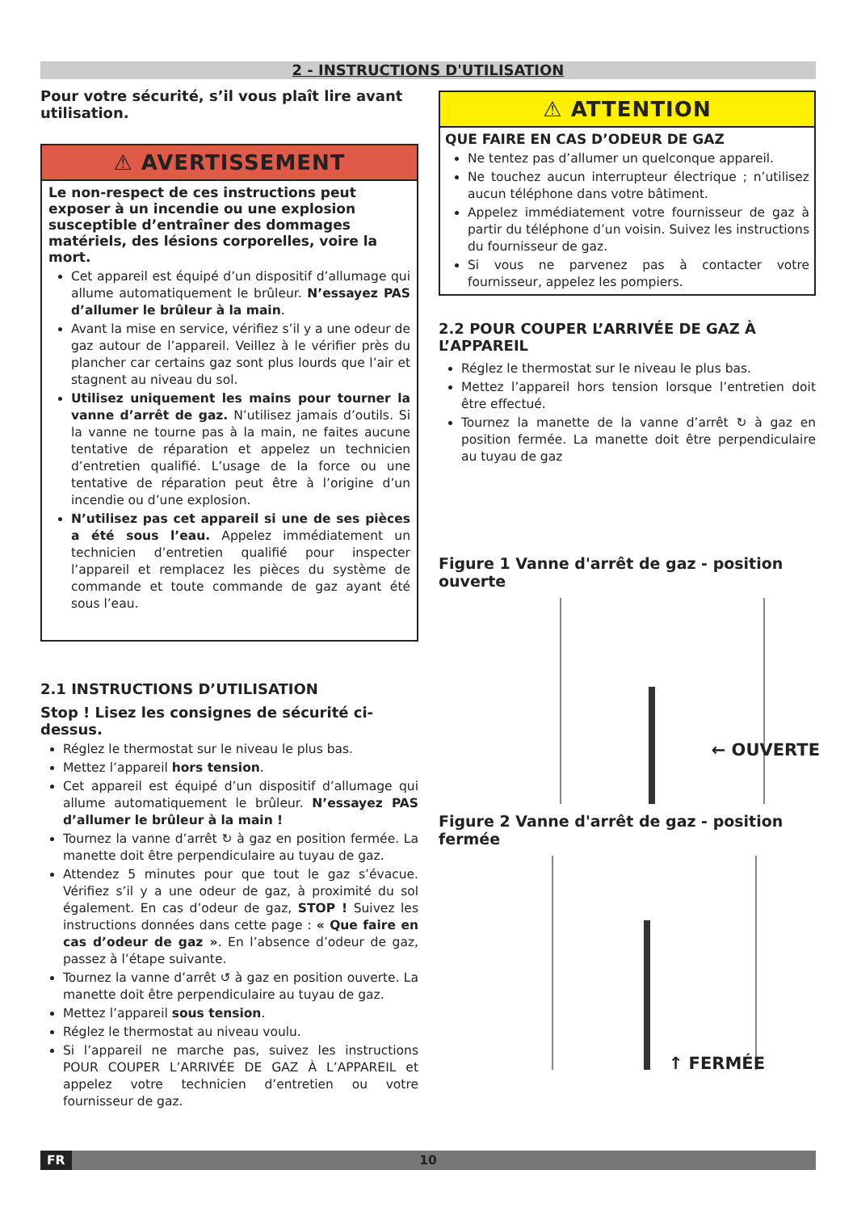2 - INSTRUCTIONS D'UTILISATION
Pour votre sécurité, s’il vous plaît lire avant utilisation.
⚠ AVERTISSEMENT
Le non-respect de ces instructions peut exposer à un incendie ou une explosion susceptible d’entraîner des dommages matériels, des lésions corporelles, voire la mort.
Cet appareil est équipé d’un dispositif d’allumage qui allume automatiquement le brûleur. N’essayez PAS d’allumer le brûleur à la main.
Avant la mise en service, vérifiez s’il y a une odeur de gaz autour de l’appareil. Veillez à le vérifier près du plancher car certains gaz sont plus lourds que l’air et stagnent au niveau du sol.
Utilisez uniquement les mains pour tourner la vanne d’arrêt de gaz. N’utilisez jamais d’outils. Si la vanne ne tourne pas à la main, ne faites aucune tentative de réparation et appelez un technicien d’entretien qualifié. L’usage de la force ou une tentative de réparation peut être à l’origine d’un incendie ou d’une explosion.
N’utilisez pas cet appareil si une de ses pièces a été sous l’eau. Appelez immédiatement un technicien d’entretien qualifié pour inspecter l’appareil et remplacez les pièces du système de commande et toute commande de gaz ayant été sous l’eau.
2.1 INSTRUCTIONS D’UTILISATION
Stop ! Lisez les consignes de sécurité ci-dessus.
Réglez le thermostat sur le niveau le plus bas.
Mettez l’appareil hors tension.
Cet appareil est équipé d’un dispositif d’allumage qui allume automatiquement le brûleur. N’essayez PAS d’allumer le brûleur à la main !
Tournez la vanne d’arrêt ↻ à gaz en position fermée. La manette doit être perpendiculaire au tuyau de gaz.
Attendez 5 minutes pour que tout le gaz s’évacue. Vérifiez s’il y a une odeur de gaz, à proximité du sol également. En cas d’odeur de gaz, STOP ! Suivez les instructions données dans cette page : « Que faire en cas d’odeur de gaz ». En l’absence d’odeur de gaz, passez à l’étape suivante.
Tournez la vanne d’arrêt ↺ à gaz en position ouverte. La manette doit être perpendiculaire au tuyau de gaz.
Mettez l’appareil sous tension.
Réglez le thermostat au niveau voulu.
Si l’appareil ne marche pas, suivez les instructions POUR COUPER L’ARRIVÉE DE GAZ À L’APPAREIL et appelez votre technicien d’entretien ou votre fournisseur de gaz.
⚠ ATTENTION
QUE FAIRE EN CAS D’ODEUR DE GAZ
Ne tentez pas d’allumer un quelconque appareil.
Ne touchez aucun interrupteur électrique ; n’utilisez aucun téléphone dans votre bâtiment.
Appelez immédiatement votre fournisseur de gaz à partir du téléphone d’un voisin. Suivez les instructions du fournisseur de gaz.
Si vous ne parvenez pas à contacter votre fournisseur, appelez les pompiers.
2.2 POUR COUPER L’ARRIVÉE DE GAZ À L’APPAREIL
Réglez le thermostat sur le niveau le plus bas.
Mettez l’appareil hors tension lorsque l’entretien doit être effectué.
Tournez la manette de la vanne d’arrêt ↻ à gaz en position fermée. La manette doit être perpendiculaire au tuyau de gaz
Figure 1 Vanne d'arrêt de gaz - position ouverte
← OUVERTE
Figure 2 Vanne d'arrêt de gaz - position fermée
↑ FERMÉE
FR 10